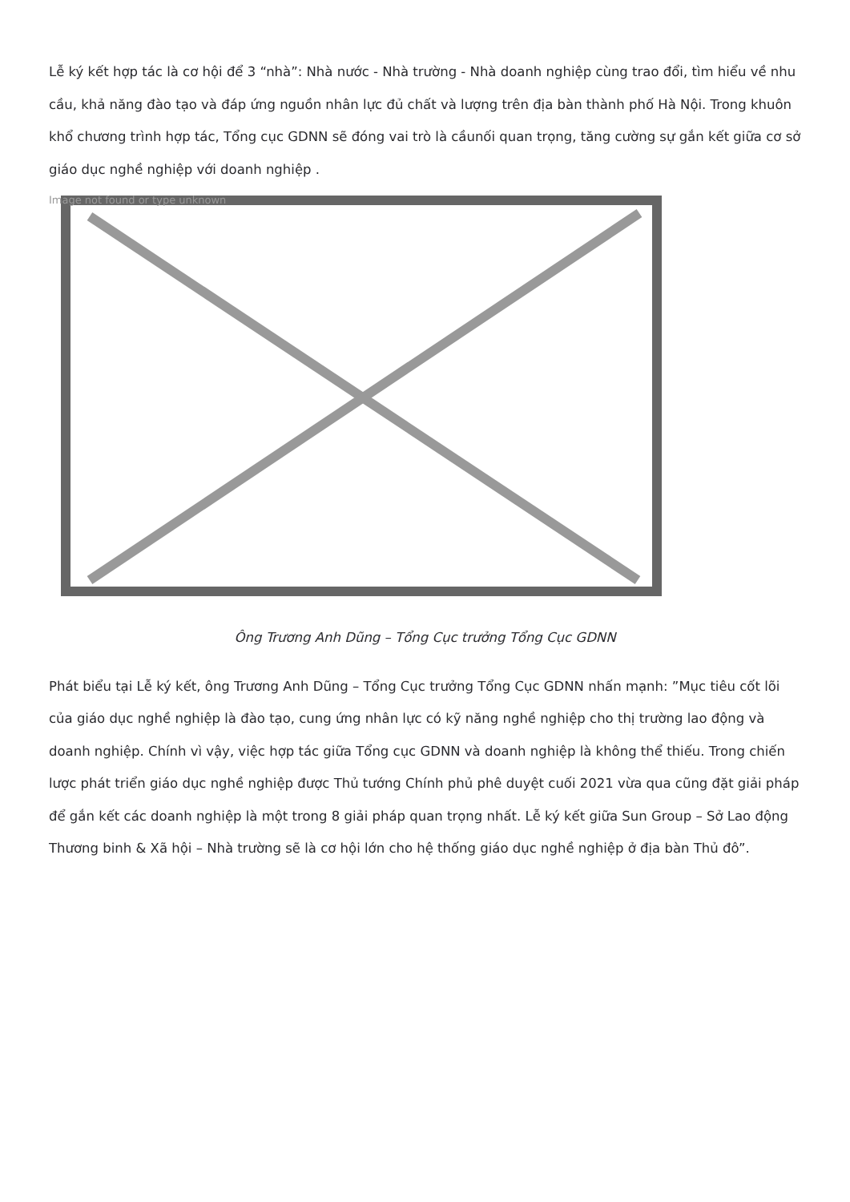Lễ ký kết hợp tác là cơ hội để 3 “nhà”: Nhà nước - Nhà trường - Nhà doanh nghiệp cùng trao đổi, tìm hiểu về nhu cầu, khả năng đào tạo và đáp ứng nguồn nhân lực đủ chất và lượng trên địa bàn thành phố Hà Nội. Trong khuôn khổ chương trình hợp tác, Tổng cục GDNN sẽ đóng vai trò là cầunối quan trọng, tăng cường sự gắn kết giữa cơ sở giáo dục nghề nghiệp với doanh nghiệp .
Image not found or type unknown
Ông Trương Anh Dũng – Tổng Cục trưởng Tổng Cục GDNN
Phát biểu tại Lễ ký kết, ông Trương Anh Dũng – Tổng Cục trưởng Tổng Cục GDNN nhấn mạnh: ”Mục tiêu cốt lõi của giáo dục nghề nghiệp là đào tạo, cung ứng nhân lực có kỹ năng nghề nghiệp cho thị trường lao động và doanh nghiệp. Chính vì vậy, việc hợp tác giữa Tổng cục GDNN và doanh nghiệp là không thể thiếu. Trong chiến lược phát triển giáo dục nghề nghiệp được Thủ tướng Chính phủ phê duyệt cuối 2021 vừa qua cũng đặt giải pháp để gắn kết các doanh nghiệp là một trong 8 giải pháp quan trọng nhất. Lễ ký kết giữa Sun Group – Sở Lao động Thương binh & Xã hội – Nhà trường sẽ là cơ hội lớn cho hệ thống giáo dục nghề nghiệp ở địa bàn Thủ đô”.